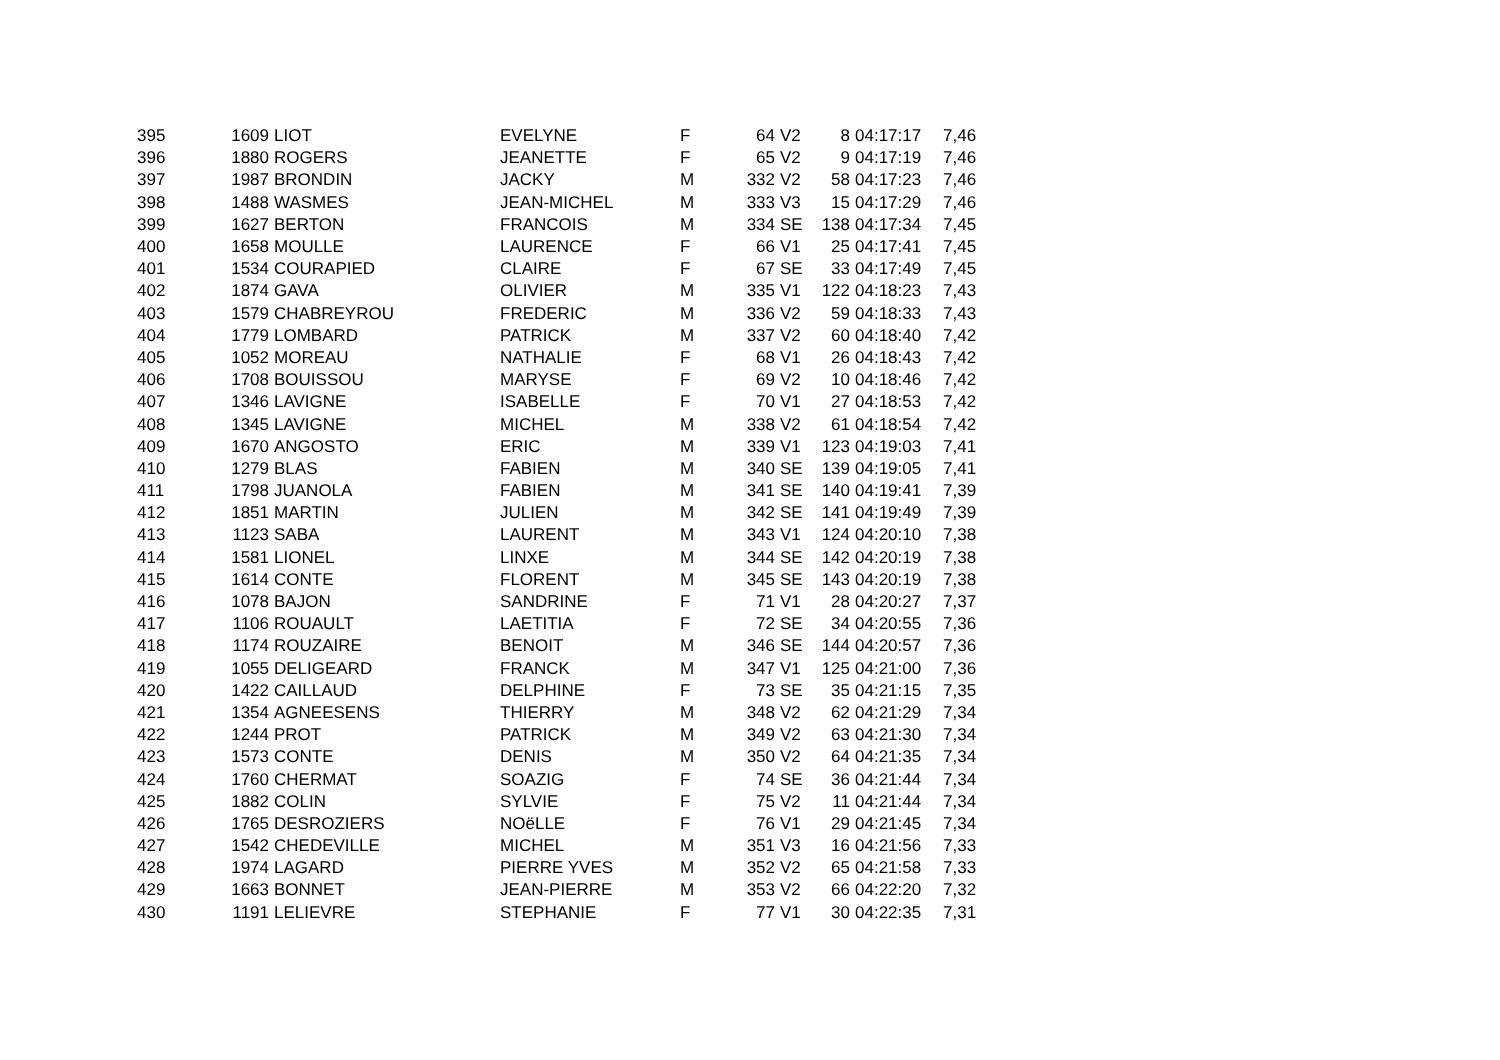| 395 | 1609 | LIOT | EVELYNE | F | 64 | V2 | 8 | 04:17:17 | 7,46 |
| 396 | 1880 | ROGERS | JEANETTE | F | 65 | V2 | 9 | 04:17:19 | 7,46 |
| 397 | 1987 | BRONDIN | JACKY | M | 332 | V2 | 58 | 04:17:23 | 7,46 |
| 398 | 1488 | WASMES | JEAN-MICHEL | M | 333 | V3 | 15 | 04:17:29 | 7,46 |
| 399 | 1627 | BERTON | FRANCOIS | M | 334 | SE | 138 | 04:17:34 | 7,45 |
| 400 | 1658 | MOULLE | LAURENCE | F | 66 | V1 | 25 | 04:17:41 | 7,45 |
| 401 | 1534 | COURAPIED | CLAIRE | F | 67 | SE | 33 | 04:17:49 | 7,45 |
| 402 | 1874 | GAVA | OLIVIER | M | 335 | V1 | 122 | 04:18:23 | 7,43 |
| 403 | 1579 | CHABREYROU | FREDERIC | M | 336 | V2 | 59 | 04:18:33 | 7,43 |
| 404 | 1779 | LOMBARD | PATRICK | M | 337 | V2 | 60 | 04:18:40 | 7,42 |
| 405 | 1052 | MOREAU | NATHALIE | F | 68 | V1 | 26 | 04:18:43 | 7,42 |
| 406 | 1708 | BOUISSOU | MARYSE | F | 69 | V2 | 10 | 04:18:46 | 7,42 |
| 407 | 1346 | LAVIGNE | ISABELLE | F | 70 | V1 | 27 | 04:18:53 | 7,42 |
| 408 | 1345 | LAVIGNE | MICHEL | M | 338 | V2 | 61 | 04:18:54 | 7,42 |
| 409 | 1670 | ANGOSTO | ERIC | M | 339 | V1 | 123 | 04:19:03 | 7,41 |
| 410 | 1279 | BLAS | FABIEN | M | 340 | SE | 139 | 04:19:05 | 7,41 |
| 411 | 1798 | JUANOLA | FABIEN | M | 341 | SE | 140 | 04:19:41 | 7,39 |
| 412 | 1851 | MARTIN | JULIEN | M | 342 | SE | 141 | 04:19:49 | 7,39 |
| 413 | 1123 | SABA | LAURENT | M | 343 | V1 | 124 | 04:20:10 | 7,38 |
| 414 | 1581 | LIONEL | LINXE | M | 344 | SE | 142 | 04:20:19 | 7,38 |
| 415 | 1614 | CONTE | FLORENT | M | 345 | SE | 143 | 04:20:19 | 7,38 |
| 416 | 1078 | BAJON | SANDRINE | F | 71 | V1 | 28 | 04:20:27 | 7,37 |
| 417 | 1106 | ROUAULT | LAETITIA | F | 72 | SE | 34 | 04:20:55 | 7,36 |
| 418 | 1174 | ROUZAIRE | BENOIT | M | 346 | SE | 144 | 04:20:57 | 7,36 |
| 419 | 1055 | DELIGEARD | FRANCK | M | 347 | V1 | 125 | 04:21:00 | 7,36 |
| 420 | 1422 | CAILLAUD | DELPHINE | F | 73 | SE | 35 | 04:21:15 | 7,35 |
| 421 | 1354 | AGNEESENS | THIERRY | M | 348 | V2 | 62 | 04:21:29 | 7,34 |
| 422 | 1244 | PROT | PATRICK | M | 349 | V2 | 63 | 04:21:30 | 7,34 |
| 423 | 1573 | CONTE | DENIS | M | 350 | V2 | 64 | 04:21:35 | 7,34 |
| 424 | 1760 | CHERMAT | SOAZIG | F | 74 | SE | 36 | 04:21:44 | 7,34 |
| 425 | 1882 | COLIN | SYLVIE | F | 75 | V2 | 11 | 04:21:44 | 7,34 |
| 426 | 1765 | DESROZIERS | NOëLLE | F | 76 | V1 | 29 | 04:21:45 | 7,34 |
| 427 | 1542 | CHEDEVILLE | MICHEL | M | 351 | V3 | 16 | 04:21:56 | 7,33 |
| 428 | 1974 | LAGARD | PIERRE YVES | M | 352 | V2 | 65 | 04:21:58 | 7,33 |
| 429 | 1663 | BONNET | JEAN-PIERRE | M | 353 | V2 | 66 | 04:22:20 | 7,32 |
| 430 | 1191 | LELIEVRE | STEPHANIE | F | 77 | V1 | 30 | 04:22:35 | 7,31 |